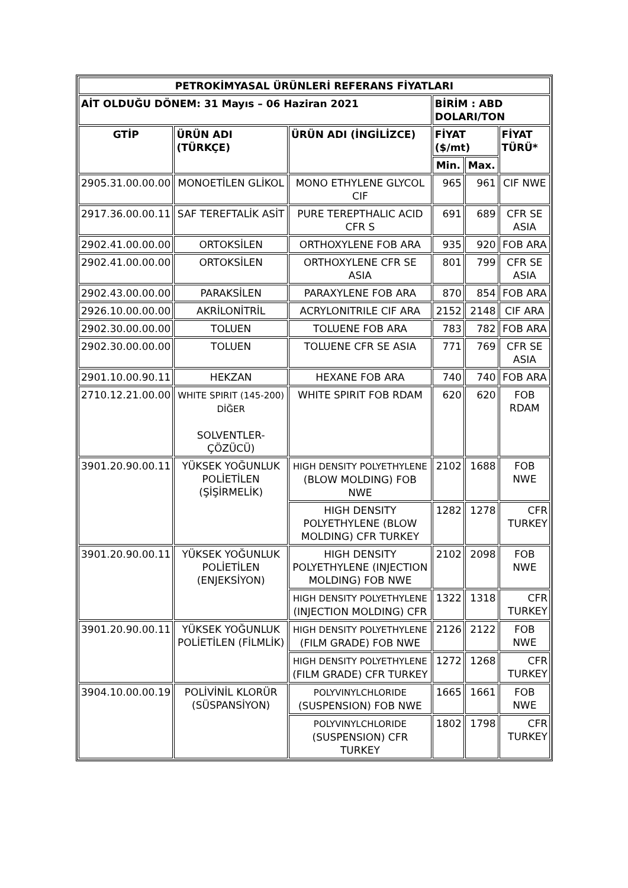| PETROKİMYASAL ÜRÜNLERİ REFERANS FİYATLARI | | | | | |
| --- | --- | --- | --- | --- | --- |
| AİT OLDUĞU DÖNEM: 31 Mayıs – 06 Haziran 2021 | | | BİRİM : ABD DOLARI/TON | | |
| GTİP | ÜRÜN ADI (TÜRKÇE) | ÜRÜN ADI (İNGİLİZCE) | FİYAT ($/mt) | | FİYAT TÜRÜ* |
| | | | Min. | Max. | |
| 2905.31.00.00.00 | MONOETİLEN GLİKOL | MONO ETHYLENE GLYCOL CIF | 965 | 961 | CIF NWE |
| 2917.36.00.00.11 | SAF TEREFTALİK ASİT | PURE TEREPTHALIC ACID CFR S | 691 | 689 | CFR SE ASIA |
| 2902.41.00.00.00 | ORTOKSİLEN | ORTHOXYLENE FOB ARA | 935 | 920 | FOB ARA |
| 2902.41.00.00.00 | ORTOKSİLEN | ORTHOXYLENE CFR SE ASIA | 801 | 799 | CFR SE ASIA |
| 2902.43.00.00.00 | PARAKSİLEN | PARAXYLENE FOB ARA | 870 | 854 | FOB ARA |
| 2926.10.00.00.00 | AKRİLONİTRİL | ACRYLONITRILE CIF ARA | 2152 | 2148 | CIF ARA |
| 2902.30.00.00.00 | TOLUEN | TOLUENE FOB ARA | 783 | 782 | FOB ARA |
| 2902.30.00.00.00 | TOLUEN | TOLUENE CFR SE ASIA | 771 | 769 | CFR SE ASIA |
| 2901.10.00.90.11 | HEKZAN | HEXANE FOB ARA | 740 | 740 | FOB ARA |
| 2710.12.21.00.00 | WHITE SPIRIT (145-200) DİĞER SOLVENTLER-ÇÖZÜCÜ) | WHITE SPIRIT FOB RDAM | 620 | 620 | FOB RDAM |
| 3901.20.90.00.11 | YÜKSEK YOĞUNLUK POLİETİLEN (ŞİŞİRMELİK) | HIGH DENSITY POLYETHYLENE (BLOW MOLDING) FOB NWE | 2102 | 1688 | FOB NWE |
| | | HIGH DENSITY POLYETHYLENE (BLOW MOLDING) CFR TURKEY | 1282 | 1278 | CFR TURKEY |
| 3901.20.90.00.11 | YÜKSEK YOĞUNLUK POLİETİLEN (ENJEKSİYON) | HIGH DENSITY POLYETHYLENE (INJECTION MOLDING) FOB NWE | 2102 | 2098 | FOB NWE |
| | | HIGH DENSITY POLYETHYLENE (INJECTION MOLDING) CFR | 1322 | 1318 | CFR TURKEY |
| 3901.20.90.00.11 | YÜKSEK YOĞUNLUK POLİETİLEN (FİLMLİK) | HIGH DENSITY POLYETHYLENE (FILM GRADE) FOB NWE | 2126 | 2122 | FOB NWE |
| | | HIGH DENSITY POLYETHYLENE (FILM GRADE) CFR TURKEY | 1272 | 1268 | CFR TURKEY |
| 3904.10.00.00.19 | POLİVİNİL KLORÜR (SÜSPANSİYON) | POLYVINYLCHLORIDE (SUSPENSION) FOB NWE | 1665 | 1661 | FOB NWE |
| | | POLYVINYLCHLORIDE (SUSPENSION) CFR TURKEY | 1802 | 1798 | CFR TURKEY |